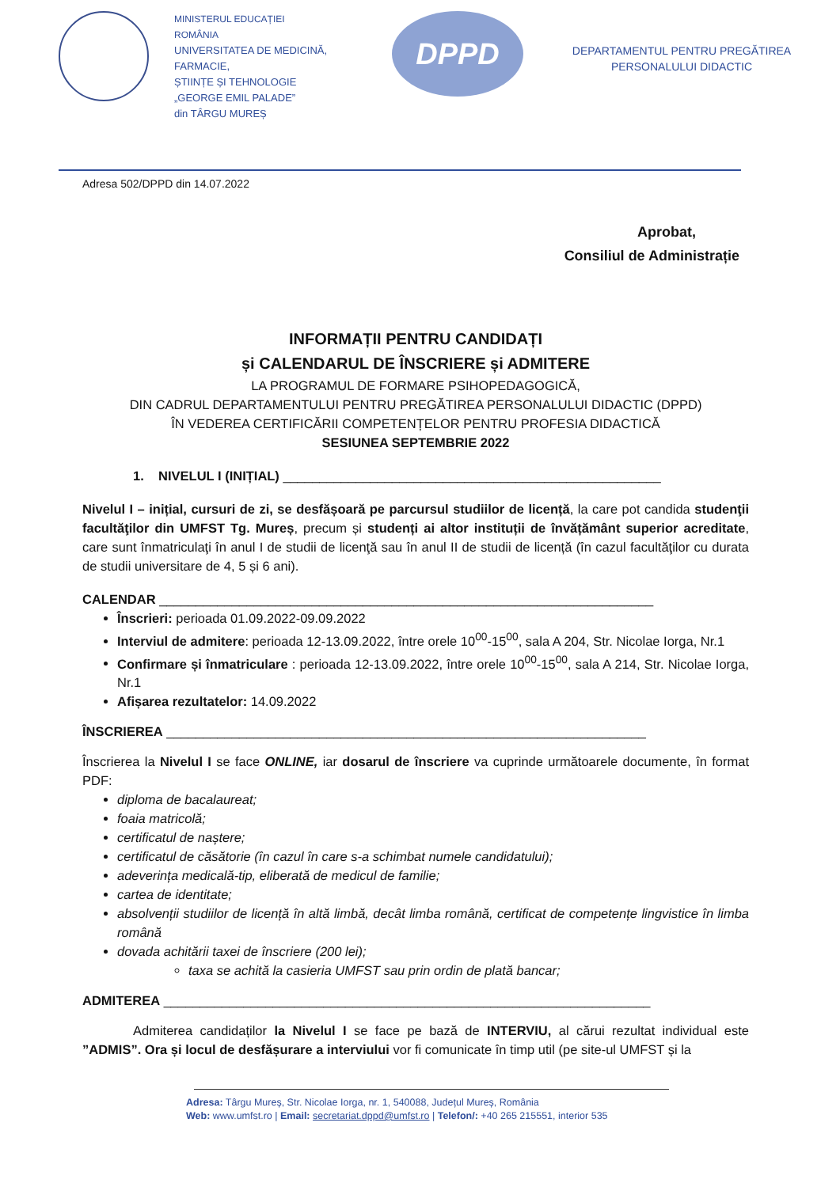MINISTERUL EDUCAȚIEI
ROMÂNIA
UNIVERSITATEA DE MEDICINĂ, FARMACIE,
ȘTIINȚE ȘI TEHNOLOGIE
„GEORGE EMIL PALADE”
din TÂRGU MUREȘ
DPPD
DEPARTAMENTUL PENTRU PREGĂTIREA PERSONALULUI DIDACTIC
Adresa 502/DPPD din 14.07.2022
Aprobat,
Consiliul de Administrație
INFORMAȚII PENTRU CANDIDAȚI
și CALENDARUL DE ÎNSCRIERE și ADMITERE
LA PROGRAMUL DE FORMARE PSIHOPEDAGOGICĂ,
DIN CADRUL DEPARTAMENTULUI PENTRU PREGĂTIREA PERSONALULUI DIDACTIC (DPPD)
ÎN VEDEREA CERTIFICĂRII COMPETENȚELOR PENTRU PROFESIA DIDACTICĂ
SESIUNEA SEPTEMBRIE 2022
1. NIVELUL I (INIȚIAL) ____________________________________________________
Nivelul I – inițial, cursuri de zi, se desfășoară pe parcursul studiilor de licență, la care pot candida studenţii facultăţilor din UMFST Tg. Mureș, precum și studenți ai altor instituții de învățământ superior acreditate, care sunt înmatriculaţi în anul I de studii de licenţă sau în anul II de studii de licență (în cazul facultăţilor cu durata de studii universitare de 4, 5 și 6 ani).
CALENDAR ____________________________________________________________________
Înscrieri: perioada 01.09.2022-09.09.2022
Interviul de admitere: perioada 12-13.09.2022, între orele 10<sup>00</sup>-15<sup>00</sup>, sala A 204, Str. Nicolae Iorga, Nr.1
Confirmare și înmatriculare : perioada 12-13.09.2022, între orele 10<sup>00</sup>-15<sup>00</sup>, sala A 214, Str. Nicolae Iorga, Nr.1
Afișarea rezultatelor: 14.09.2022
ÎNSCRIEREA __________________________________________________________________
Înscrierea la Nivelul I se face ONLINE, iar dosarul de înscriere va cuprinde următoarele documente, în format PDF:
diploma de bacalaureat;
foaia matricolă;
certificatul de naștere;
certificatul de căsătorie (în cazul în care s-a schimbat numele candidatului);
adeverința medicală-tip, eliberată de medicul de familie;
cartea de identitate;
absolvenții studiilor de licență în altă limbă, decât limba română, certificat de competențe lingvistice în limba română
dovada achitării taxei de înscriere (200 lei);
taxa se achită la casieria UMFST sau prin ordin de plată bancar;
ADMITEREA ___________________________________________________________________
Admiterea candidaților la Nivelul I se face pe bază de INTERVIU, al cărui rezultat individual este ”ADMIS”. Ora și locul de desfășurare a interviului vor fi comunicate în timp util (pe site-ul UMFST și la
Adresa: Târgu Mureș, Str. Nicolae Iorga, nr. 1, 540088, Județul Mureș, România
Web: www.umfst.ro | Email: secretariat.dppd@umfst.ro | Telefon/: +40 265 215551, interior 535